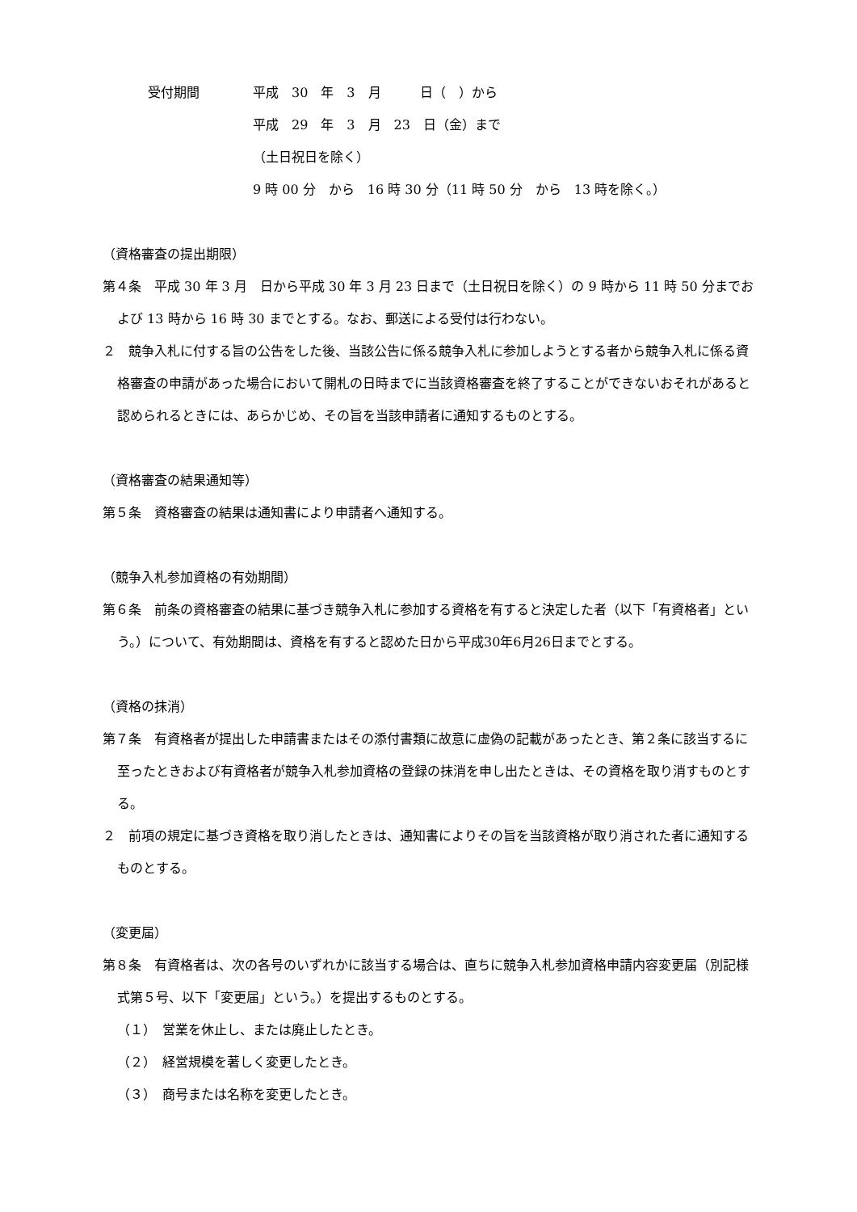受付期間 平成　30　年　3　月　　　日（　）から
平成　29　年　3　月　23　日（金）まで
（土日祝日を除く）
9 時 00 分　から　16 時 30 分（11 時 50 分　から　13 時を除く。）
（資格審査の提出期限）
第４条　平成 30 年 3 月　日から平成 30 年 3 月 23 日まで（土日祝日を除く）の 9 時から 11 時 50 分までおよび 13 時から 16 時 30 までとする。なお、郵送による受付は行わない。
２　競争入札に付する旨の公告をした後、当該公告に係る競争入札に参加しようとする者から競争入札に係る資格審査の申請があった場合において開札の日時までに当該資格審査を終了することができないおそれがあると認められるときには、あらかじめ、その旨を当該申請者に通知するものとする。
（資格審査の結果通知等）
第５条　資格審査の結果は通知書により申請者へ通知する。
（競争入札参加資格の有効期間）
第６条　前条の資格審査の結果に基づき競争入札に参加する資格を有すると決定した者（以下「有資格者」という。）について、有効期間は、資格を有すると認めた日から平成30年6月26日までとする。
（資格の抹消）
第７条　有資格者が提出した申請書またはその添付書類に故意に虚偽の記載があったとき、第２条に該当するに至ったときおよび有資格者が競争入札参加資格の登録の抹消を申し出たときは、その資格を取り消すものとする。
２　前項の規定に基づき資格を取り消したときは、通知書によりその旨を当該資格が取り消された者に通知するものとする。
（変更届）
第８条　有資格者は、次の各号のいずれかに該当する場合は、直ちに競争入札参加資格申請内容変更届（別記様式第５号、以下「変更届」という。）を提出するものとする。
（１）　営業を休止し、または廃止したとき。
（２）　経営規模を著しく変更したとき。
（３）　商号または名称を変更したとき。